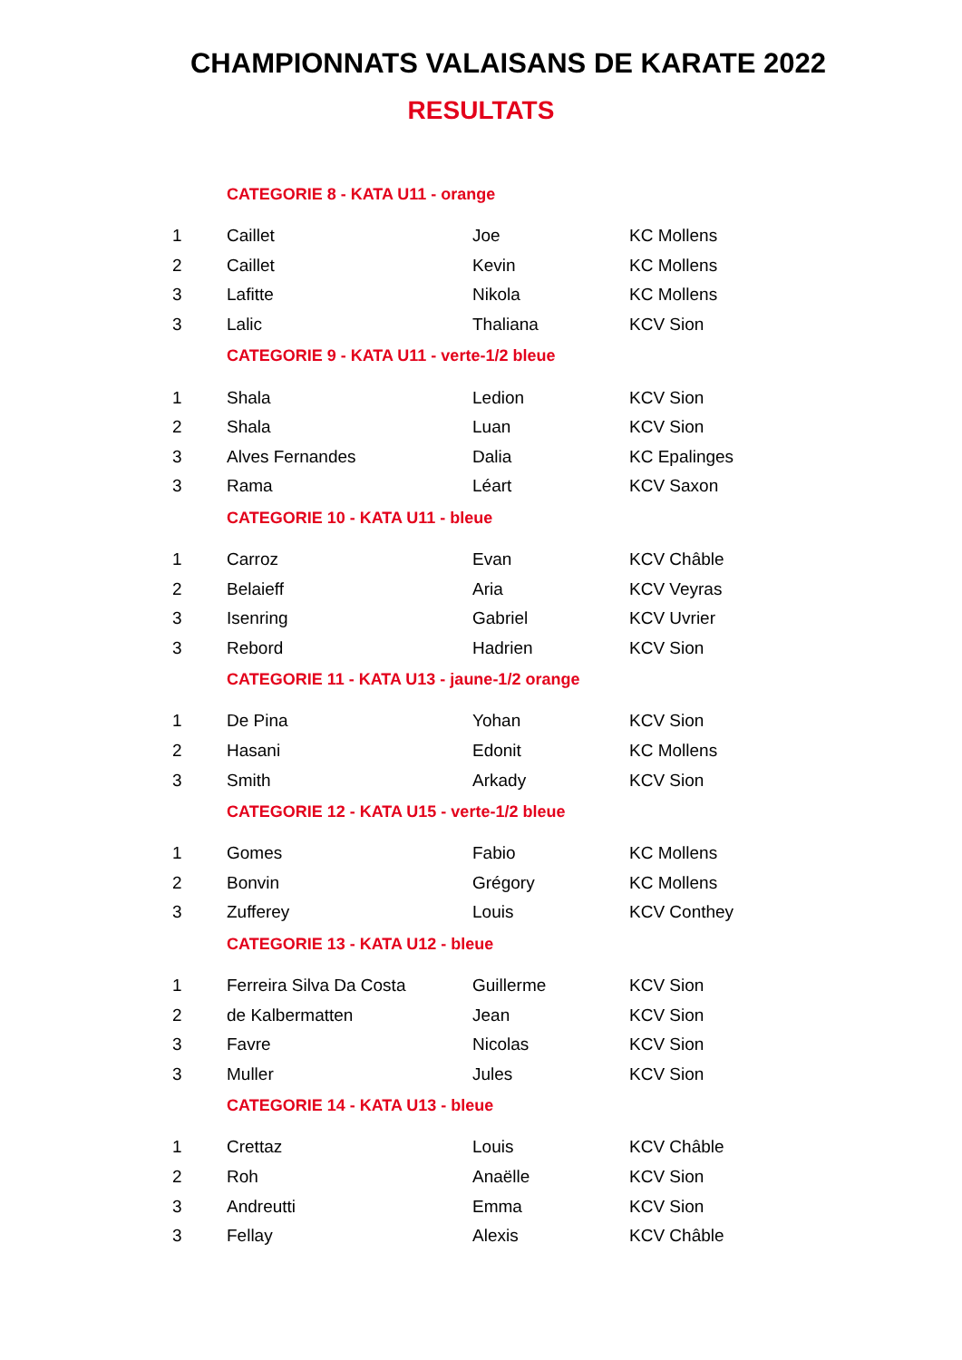CHAMPIONNATS VALAISANS DE KARATE 2022
RESULTATS
| | CATEGORIE 8 - KATA U11 - orange | | |
| 1 | Caillet | Joe | KC Mollens |
| 2 | Caillet | Kevin | KC Mollens |
| 3 | Lafitte | Nikola | KC Mollens |
| 3 | Lalic | Thaliana | KCV Sion |
| | CATEGORIE 9 - KATA U11 - verte-1/2 bleue | | |
| 1 | Shala | Ledion | KCV Sion |
| 2 | Shala | Luan | KCV Sion |
| 3 | Alves Fernandes | Dalia | KC Epalinges |
| 3 | Rama | Léart | KCV Saxon |
| | CATEGORIE 10 - KATA U11 - bleue | | |
| 1 | Carroz | Evan | KCV Châble |
| 2 | Belaieff | Aria | KCV Veyras |
| 3 | Isenring | Gabriel | KCV Uvrier |
| 3 | Rebord | Hadrien | KCV Sion |
| | CATEGORIE 11 - KATA U13 - jaune-1/2 orange | | |
| 1 | De Pina | Yohan | KCV Sion |
| 2 | Hasani | Edonit | KC Mollens |
| 3 | Smith | Arkady | KCV Sion |
| | CATEGORIE 12 - KATA U15 - verte-1/2 bleue | | |
| 1 | Gomes | Fabio | KC Mollens |
| 2 | Bonvin | Grégory | KC Mollens |
| 3 | Zufferey | Louis | KCV Conthey |
| | CATEGORIE 13 - KATA U12 - bleue | | |
| 1 | Ferreira Silva Da Costa | Guillerme | KCV Sion |
| 2 | de Kalbermatten | Jean | KCV Sion |
| 3 | Favre | Nicolas | KCV Sion |
| 3 | Muller | Jules | KCV Sion |
| | CATEGORIE 14 - KATA U13 - bleue | | |
| 1 | Crettaz | Louis | KCV Châble |
| 2 | Roh | Anaëlle | KCV Sion |
| 3 | Andreutti | Emma | KCV Sion |
| 3 | Fellay | Alexis | KCV Châble |